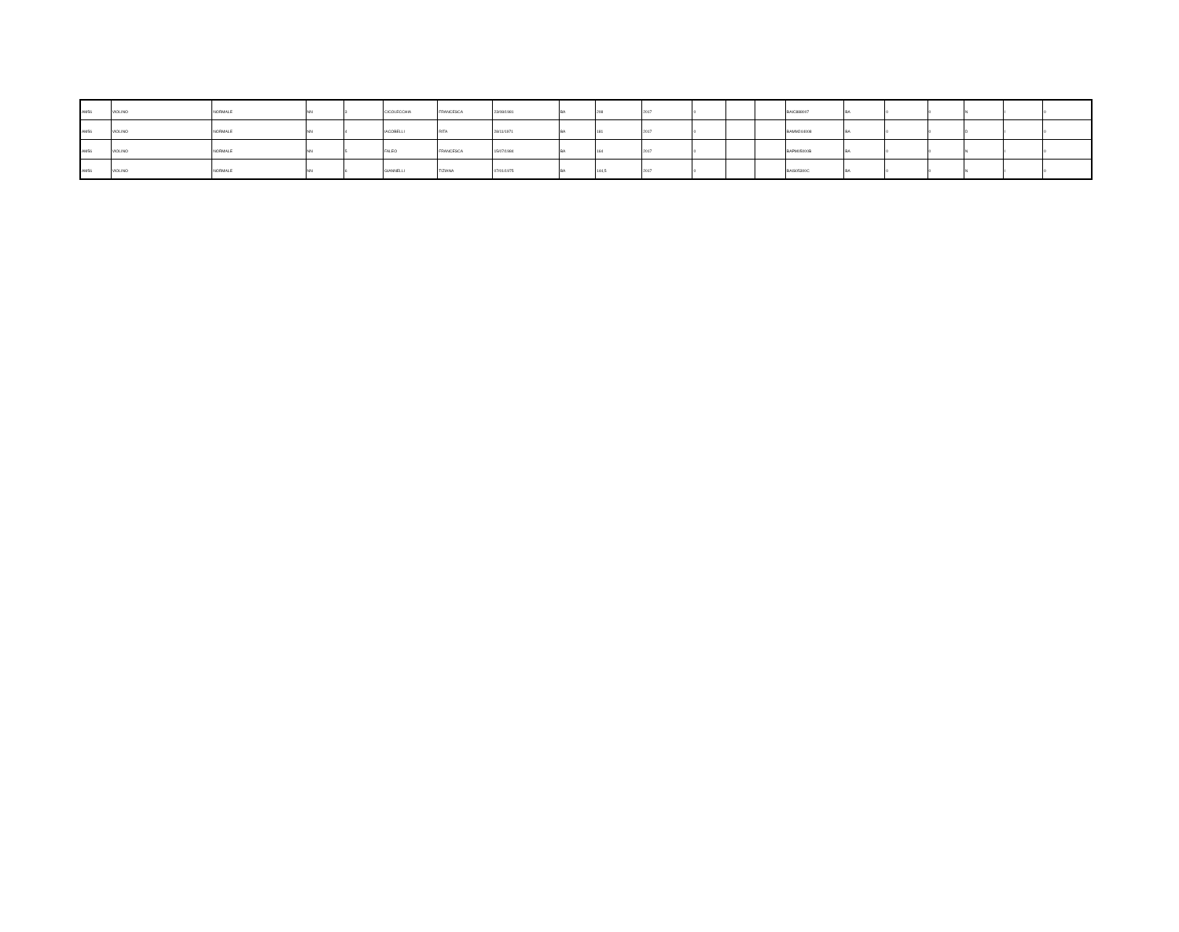| AM56 | VIOLINO | NORMALE | NN | 3 | CICOLECCHIA | FRANCESCA | 23/08/1981 | BA | 208 | 2017 | 0 | | | BAIC888007 | BA | 0 | 0 | N | I | 0 |
| AM56 | VIOLINO | NORMALE | NN | 4 | IACOBELLI | RITA | 28/11/1971 | BA | 181 | 2017 | 0 | | | BAMM244008 | BA | 0 | 0 | D | I | 0 |
| AM56 | VIOLINO | NORMALE | NN | 5 | FALEO | FRANCESCA | 15/07/1984 | BA | 164 | 2017 | 0 | | | BAPM05000B | BA | 0 | 0 | N | I | 0 |
| AM56 | VIOLINO | NORMALE | NN | 6 | GIANNELLI | TIZIANA | 07/01/1975 | BA | 144,5 | 2017 | 0 | | | BAIS05300C | BA | 0 | 0 | N | I | 0 |